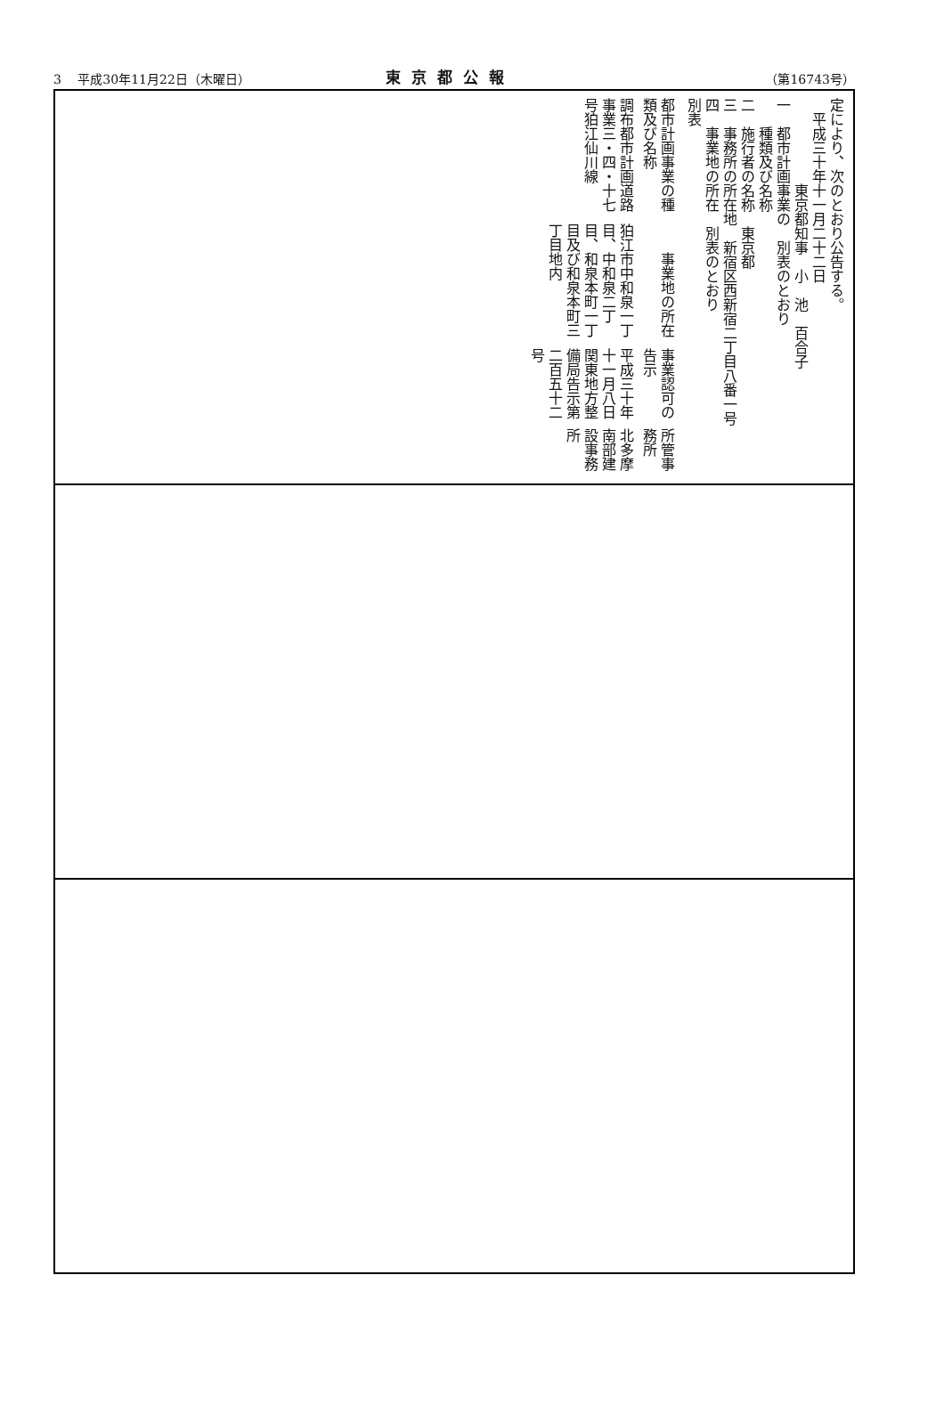3　 平成30年11月22日（木曜日） 東京都公報 （第16743号）
定により、次のとおり公告する。
　平成三十年十一月二十二日
　　　　　　東京都知事　小　池　百合子
一　都市計画事業の　別表のとおり
　　種類及び名称
二　施行者の名称　東京都
三　事務所の所在地　新宿区西新宿二丁目八番一号
四　事業地の所在　別表のとおり
別表
| 都市計画事業の種類及び名称 | 事業地の所在 | 事業認可の告示 | 所管事務所 |
| --- | --- | --- | --- |
| 調布都市計画道路事業三・四・十七号狛江仙川線 | 狛江市中和泉一丁目、中和泉二丁目、和泉本町一丁目及び和泉本町三丁目地内 | 平成三十年十一月八日関東地方整備局告示第二百五十二号 | 北多摩南部建設事務所 |